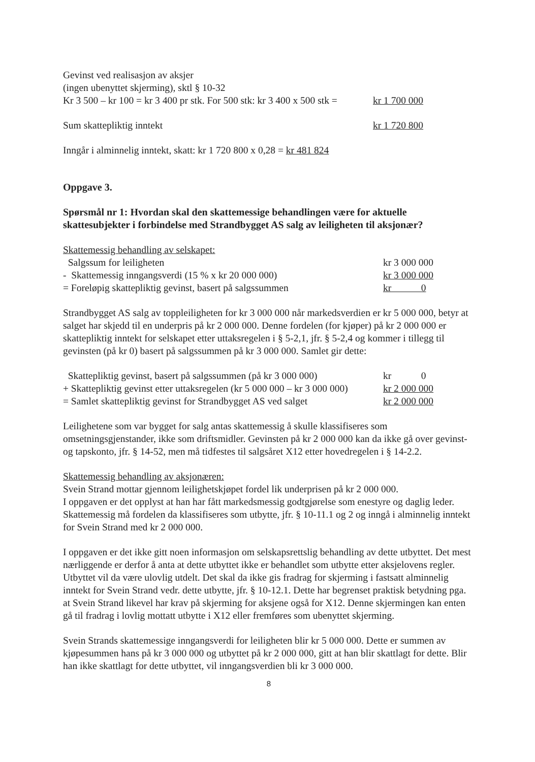| Gevinst ved realisasjon av aksjer (ingen ubenyttet skjerming), sktl § 10-32 Kr 3 500 – kr 100 = kr 3 400 pr stk. For 500 stk: kr 3 400 x 500 stk = | kr 1 700 000 |
| Sum skattepliktig inntekt | kr 1 720 800 |
Inngår i alminnelig inntekt, skatt: kr 1 720 800 x 0,28 = kr 481 824
Oppgave 3.
Spørsmål nr 1: Hvordan skal den skattemessige behandlingen være for aktuelle skattesubjekter i forbindelse med Strandbygget AS salg av leiligheten til aksjonær?
Skattemessig behandling av selskapet:
| Salgssum for leiligheten | kr 3 000 000 |
| - Skattemessig inngangsverdi (15 % x kr 20 000 000) | kr 3 000 000 |
| = Foreløpig skattepliktig gevinst, basert på salgssummen | kr 0 |
Strandbygget AS salg av toppleiligheten for kr 3 000 000 når markedsverdien er kr 5 000 000, betyr at salget har skjedd til en underpris på kr 2 000 000. Denne fordelen (for kjøper) på kr 2 000 000 er skattepliktig inntekt for selskapet etter uttaksregelen i § 5-2,1, jfr. § 5-2,4 og kommer i tillegg til gevinsten (på kr 0) basert på salgssummen på kr 3 000 000. Samlet gir dette:
| Skattepliktig gevinst, basert på salgssummen (på kr 3 000 000) | kr 0 |
| + Skattepliktig gevinst etter uttaksregelen (kr 5 000 000 – kr 3 000 000) | kr 2 000 000 |
| = Samlet skattepliktig gevinst for Strandbygget AS ved salget | kr 2 000 000 |
Leilighetene som var bygget for salg antas skattemessig å skulle klassifiseres som omsetningsgjenstander, ikke som driftsmidler. Gevinsten på kr 2 000 000 kan da ikke gå over gevinst- og tapskonto, jfr. § 14-52, men må tidfestes til salgsåret X12 etter hovedregelen i § 14-2.2.
Skattemessig behandling av aksjonæren:
Svein Strand mottar gjennom leilighetskjøpet fordel lik underprisen på kr 2 000 000.
I oppgaven er det opplyst at han har fått markedsmessig godtgjørelse som enestyre og daglig leder. Skattemessig må fordelen da klassifiseres som utbytte, jfr. § 10-11.1 og 2 og inngå i alminnelig inntekt for Svein Strand med kr 2 000 000.
I oppgaven er det ikke gitt noen informasjon om selskapsrettslig behandling av dette utbyttet. Det mest nærliggende er derfor å anta at dette utbyttet ikke er behandlet som utbytte etter aksjelovens regler. Utbyttet vil da være ulovlig utdelt. Det skal da ikke gis fradrag for skjerming i fastsatt alminnelig inntekt for Svein Strand vedr. dette utbytte, jfr. § 10-12.1. Dette har begrenset praktisk betydning pga. at Svein Strand likevel har krav på skjerming for aksjene også for X12. Denne skjermingen kan enten gå til fradrag i lovlig mottatt utbytte i X12 eller fremføres som ubenyttet skjerming.
Svein Strands skattemessige inngangsverdi for leiligheten blir kr 5 000 000. Dette er summen av kjøpesummen hans på kr 3 000 000 og utbyttet på kr 2 000 000, gitt at han blir skattlagt for dette. Blir han ikke skattlagt for dette utbyttet, vil inngangsverdien bli kr 3 000 000.
8